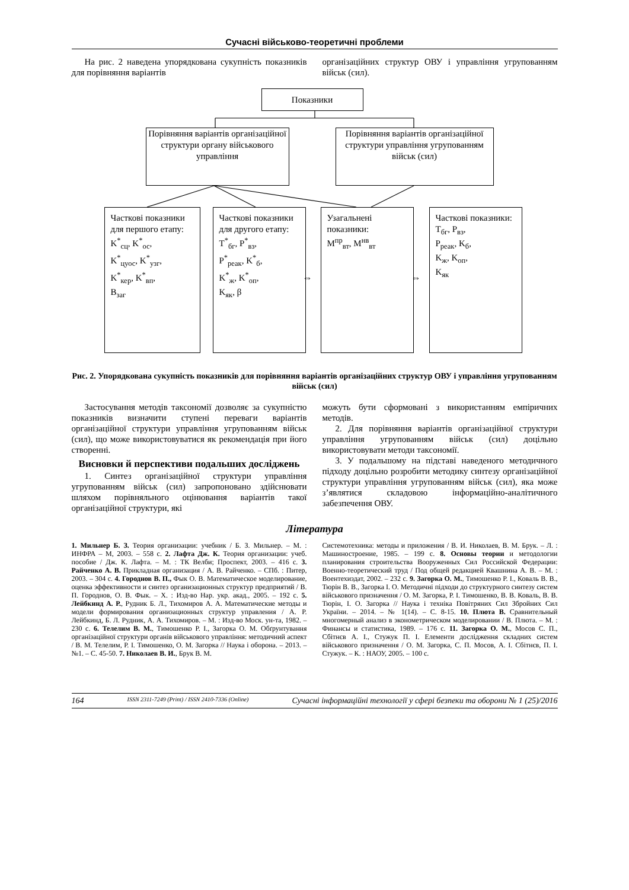Сучасні військово-теоретичні проблеми
На рис. 2 наведена упорядкована сукупність показників для порівняння варіантів
організаційних структур ОВУ і управління угрупованням військ (сил).
Показники
Порівняння варіантів організаційної структури органу військового управління
Порівняння варіантів організаційної структури управління угрупованням військ (сил)
Часткові показники для першого етапу:
K<sup>*</sup><sub>сц</sub>, K<sup>*</sup><sub>ос</sub>,
K<sup>*</sup><sub>цуос</sub>, K<sup>*</sup><sub>узг</sub>,
K<sup>*</sup><sub>кер</sub>, K<sup>*</sup><sub>вп</sub>,
B<sub>заг</sub>
Часткові показники для другого етапу:
T<sup>*</sup><sub>бг</sub>, P<sup>*</sup><sub>вз</sub>,
P<sup>*</sup><sub>реак</sub>, K<sup>*</sup><sub>б</sub>,
K<sup>*</sup><sub>ж</sub>, K<sup>*</sup><sub>оп</sub>,
K<sub>як</sub>, β
Узагальнені показники:
M<sup>пр</sup><sub>вт</sub>, M<sup>нв</sup><sub>вт</sub>
Часткові показники:
T<sub>бг</sub>, P<sub>вз</sub>,
P<sub>реак</sub>, K<sub>б</sub>,
K<sub>ж</sub>, K<sub>оп</sub>,
K<sub>як</sub>
⇔ ⇔
Рис. 2. Упорядкована сукупність показників для порівняння варіантів організаційних структур ОВУ і управління угрупованням військ (сил)
Застосування методів таксономії дозволяє за сукупністю показників визначити ступені переваги варіантів організаційної структури управління угрупованням військ (сил), що може використовуватися як рекомендація при його створенні.
Висновки й перспективи подальших досліджень
1. Синтез організаційної структури управління угрупованням військ (сил) запропоновано здійснювати шляхом порівняльного оцінювання варіантів такої організаційної структури, які
можуть бути сформовані з використанням емпіричних методів.
2. Для порівняння варіантів організаційної структури управління угрупованням військ (сил) доцільно використовувати методи таксономії.
3. У подальшому на підставі наведеного методичного підходу доцільно розробити методику синтезу організаційної структури управління угрупованням військ (сил), яка може з’являтися складовою інформаційно-аналітичного забезпечення ОВУ.
Література
1. Мильнер Б. З. Теория организации: учебник / Б. З. Мильнер. – М. : ИНФРА – М, 2003. – 558 с. 2. Лафта Дж. К. Теория организации: учеб. пособие / Дж. К. Лафта. – М. : ТК Велби; Проспект, 2003. – 416 с. 3. Райченко А. В. Прикладная организация / А. В. Райченко. – СПб. : Питер, 2003. – 304 с. 4. Городнов В. П., Фык О. В. Математическое моделирование, оценка эффективности и синтез организационных структур предприятий / В. П. Городнов, О. В. Фык. – Х. : Изд-во Нар. укр. акад., 2005. – 192 с. 5. Лейбкинд А. Р., Рудник Б. Л., Тихомиров А. А. Математические методы и модели формирования организационных структур управления / А. Р. Лейбкинд, Б. Л. Рудник, А. А. Тихомиров. – М. : Изд-во Моск. ун-та, 1982. – 230 с. 6. Телелим В. М., Тимошенко Р. І., Загорка О. М. Обґрунтування організаційної структури органів військового управління: методичний аспект / В. М. Телелим, Р. І. Тимошенко, О. М. Загорка // Наука і оборона. – 2013. – №1. – С. 45-50. 7. Николаев В. И., Брук В. М.
Системотехника: методы и приложения / В. И. Николаев, В. М. Брук. – Л. : Машиностроение, 1985. – 199 с. 8. Основы теории и методологии планирования строительства Вооруженных Сил Российской Федерации: Военно-теоретический труд / Под общей редакцией Квашнина А. В. – М. : Воентехиздат, 2002. – 232 с. 9. Загорка О. М., Тимошенко Р. І., Коваль В. В., Тюрін В. В., Загорка І. О. Методичні підходи до структурного синтезу систем військового призначення / О. М. Загорка, Р. І. Тимошенко, В. В. Коваль, В. В. Тюрін, І. О. Загорка // Наука і техніка Повітряних Сил Збройних Сил України. – 2014. – № 1(14). – С. 8-15. 10. Плюта В. Сравнительный многомерный анализ в эконометрическом моделировании / В. Плюта. – М. : Финансы и статистика, 1989. – 176 с. 11. Загорка О. М., Мосов С. П., Сбітнєв А. І., Стужук П. І. Елементи дослідження складних систем військового призначення / О. М. Загорка, С. П. Мосов, А. І. Сбітнєв, П. І. Стужук. – К. : НАОУ, 2005. – 100 с.
164 ISSN 2311-7249 (Print) / ISSN 2410-7336 (Online) Сучасні інформаційні технології у сфері безпеки та оборони № 1 (25)/2016